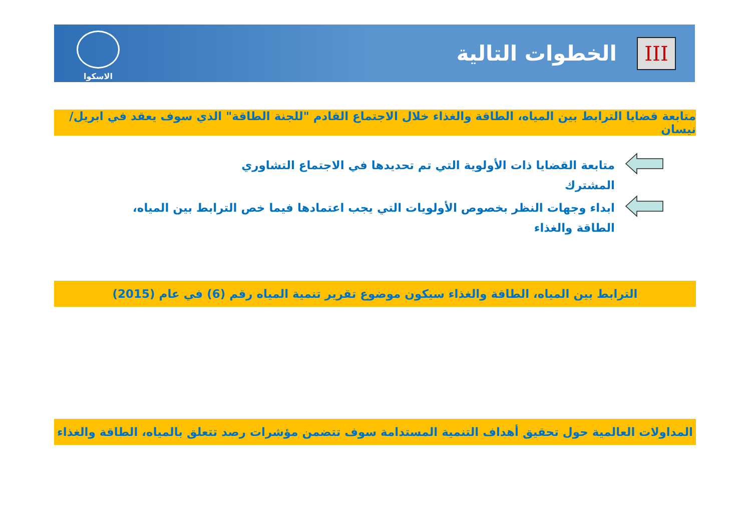III
الخطوات التالية
الاسكوا
متابعة قضايا الترابط بين المياه، الطاقة والغذاء خلال الاجتماع القادم "للجنة الطاقة" الذي سوف يعقد في ابريل/نيسان
متابعة القضايا ذات الأولوية التي تم تحديدها في الاجتماع التشاوري المشترك
ابداء وجهات النظر بخصوص الأولويات التي يجب اعتمادها فيما خص الترابط بين المياه، الطاقة والغذاء
الترابط بين المياه، الطاقة والغذاء سيكون موضوع تقرير تنمية المياه رقم (6) في عام (2015)
المداولات العالمية حول تحقيق أهداف التنمية المستدامة سوف تتضمن مؤشرات رصد تتعلق بالمياه، الطاقة والغذاء